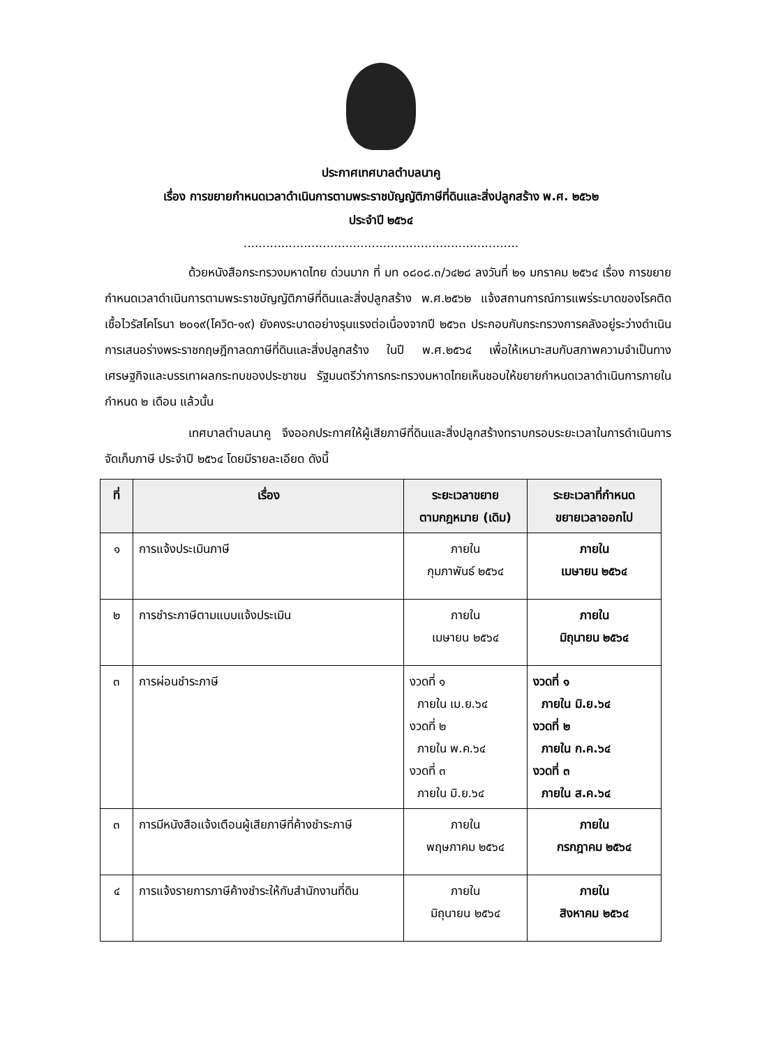ประกาศเทศบาลตำบลนาคู
เรื่อง การขยายกำหนดเวลาดำเนินการตามพระราชบัญญัติภาษีที่ดินและสิ่งปลูกสร้าง พ.ศ. ๒๕๖๒
ประจำปี ๒๕๖๔
.........................................................................
ด้วยหนังสือกระทรวงมหาดไทย ด่วนมาก ที่ มท ๐๘๐๘.๓/ว๔๒๘ ลงวันที่ ๒๑ มกราคม ๒๕๖๔ เรื่อง การขยายกำหนดเวลาดำเนินการตามพระราชบัญญัติภาษีที่ดินและสิ่งปลูกสร้าง พ.ศ.๒๕๖๒ แจ้งสถานการณ์การแพร่ระบาดของโรคติดเชื้อไวรัสโคโรนา ๒๐๑๙(โควิด-๑๙) ยังคงระบาดอย่างรุนแรงต่อเนื่องจากปี ๒๕๖๓ ประกอบกับกระทรวงการคลังอยู่ระว่างดำเนินการเสนอร่างพระราชกฤษฎีกาลดภาษีที่ดินและสิ่งปลูกสร้าง ในปี พ.ศ.๒๕๖๔ เพื่อให้เหมาะสมกับสภาพความจำเป็นทางเศรษฐกิจและบรรเทาผลกระทบของประชาชน รัฐมนตรีว่าการกระทรวงมหาดไทยเห็นชอบให้ขยายกำหนดเวลาดำเนินการภายในกำหนด ๒ เดือน แล้วนั้น
เทศบาลตำบลนาคู จึงออกประกาศให้ผู้เสียภาษีที่ดินและสิ่งปลูกสร้างทราบกรอบระยะเวลาในการดำเนินการจัดเก็บภาษี ประจำปี ๒๕๖๔ โดยมีรายละเอียด ดังนี้
| ที่ | เรื่อง | ระยะเวลาขยาย ตามกฎหมาย (เดิม) | ระยะเวลาที่กำหนด ขยายเวลาออกไป |
| --- | --- | --- | --- |
| ๑ | การแจ้งประเมินภาษี | ภายใน กุมภาพันธ์ ๒๕๖๔ | ภายใน เมษายน ๒๕๖๔ |
| ๒ | การชำระภาษีตามแบบแจ้งประเมิน | ภายใน เมษายน ๒๕๖๔ | ภายใน มิถุนายน ๒๕๖๔ |
| ๓ | การผ่อนชำระภาษี | งวดที่ ๑ ภายใน เม.ย.๖๔ งวดที่ ๒ ภายใน พ.ค.๖๔ งวดที่ ๓ ภายใน มิ.ย.๖๔ | งวดที่ ๑ ภายใน มิ.ย.๖๔ งวดที่ ๒ ภายใน ก.ค.๖๔ งวดที่ ๓ ภายใน ส.ค.๖๔ |
| ๓ | การมีหนังสือแจ้งเตือนผู้เสียภาษีที่ค้างชำระภาษี | ภายใน พฤษภาคม ๒๕๖๔ | ภายใน กรกฎาคม ๒๕๖๔ |
| ๔ | การแจ้งรายการภาษีค้างชำระให้กับสำนักงานที่ดิน | ภายใน มิถุนายน ๒๕๖๔ | ภายใน สิงหาคม ๒๕๖๔ |